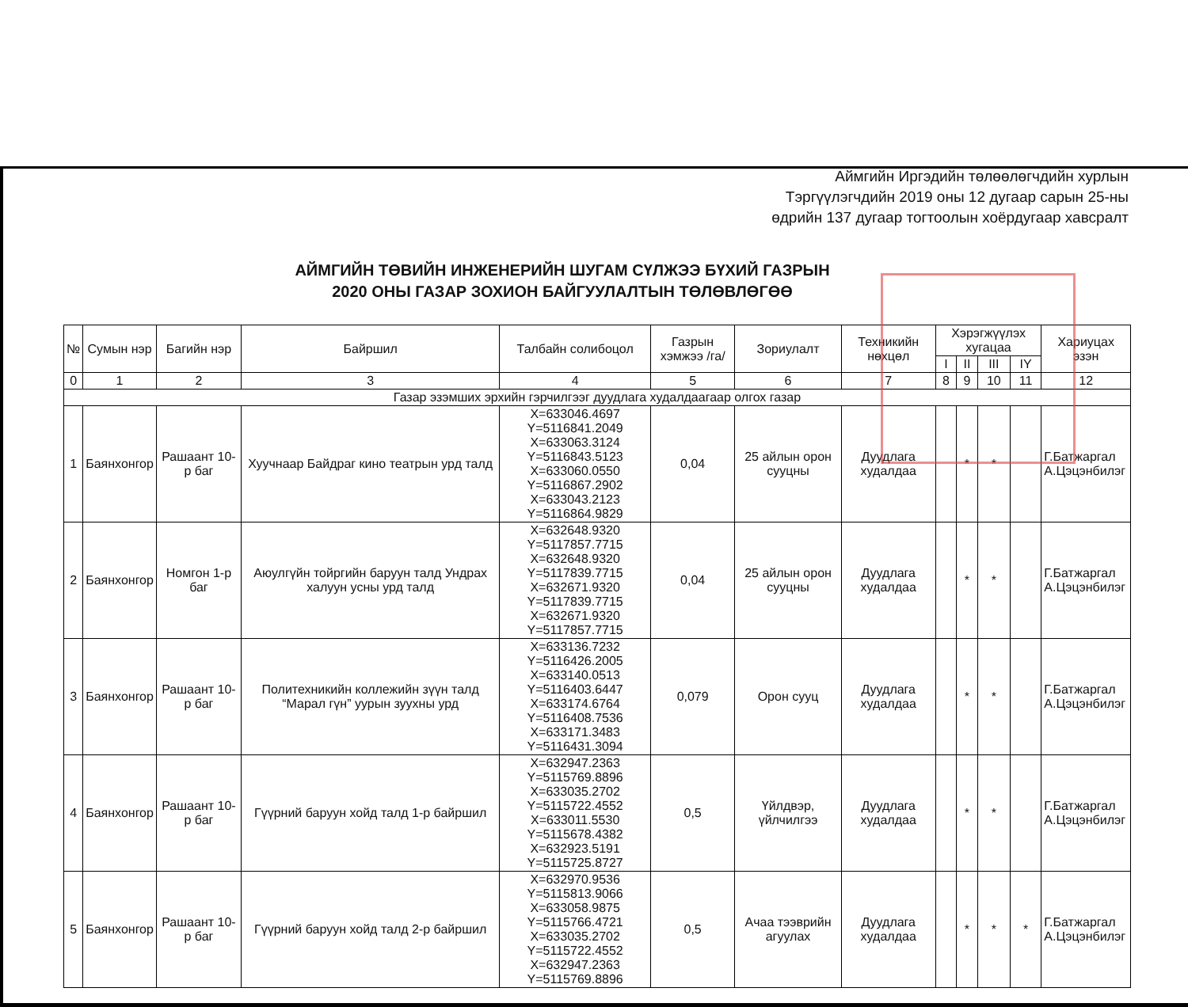Аймгийн Иргэдийн төлөөлөгчдийн хурлын
Тэргүүлэгчдийн 2019 оны 12 дугаар сарын 25-ны
өдрийн 137 дугаар тогтоолын хоёрдугаар хавсралт
АЙМГИЙН ТӨВИЙН ИНЖЕНЕРИЙН ШУГАМ СҮЛЖЭЭ БҮХИЙ ГАЗРЫН
2020 ОНЫ ГАЗАР ЗОХИОН БАЙГУУЛАЛТЫН ТӨЛӨВЛӨГӨӨ
| № | Сумын нэр | Багийн нэр | Байршил | Талбайн солибоцол | Газрын хэмжээ /га/ | Зориулалт | Техникийн нөхцөл | Хэрэгжүүлэх хугацаа | | | | Хариуцах эзэн |
| --- | --- | --- | --- | --- | --- | --- | --- | --- | --- | --- | --- | --- |
| | | | | | | | | I | II | III | IY | |
| 0 | 1 | 2 | 3 | 4 | 5 | 6 | 7 | 8 | 9 | 10 | 11 | 12 |
| Газар эзэмших эрхийн гэрчилгээг дуудлага худалдаагаар олгох газар | | | | | | | | | | | | |
| 1 | Баянхонгор | Рашаант 10-р баг | Хуучнаар Байдраг кино театрын урд талд | X=633046.4697 Y=5116841.2049 X=633063.3124 Y=5116843.5123 X=633060.0550 Y=5116867.2902 X=633043.2123 Y=5116864.9829 | 0,04 | 25 айлын орон сууцны | Дуудлага худалдаа | | * | * | | Г.Батжаргал А.Цэцэнбилэг |
| 2 | Баянхонгор | Номгон 1-р баг | Аюулгүйн тойргийн баруун талд Ундрах халуун усны урд талд | X=632648.9320 Y=5117857.7715 X=632648.9320 Y=5117839.7715 X=632671.9320 Y=5117839.7715 X=632671.9320 Y=5117857.7715 | 0,04 | 25 айлын орон сууцны | Дуудлага худалдаа | | * | * | | Г.Батжаргал А.Цэцэнбилэг |
| 3 | Баянхонгор | Рашаант 10-р баг | Политехникийн коллежийн зүүн талд “Марал гүн” уурын зуухны урд | X=633136.7232 Y=5116426.2005 X=633140.0513 Y=5116403.6447 X=633174.6764 Y=5116408.7536 X=633171.3483 Y=5116431.3094 | 0,079 | Орон сууц | Дуудлага худалдаа | | * | * | | Г.Батжаргал А.Цэцэнбилэг |
| 4 | Баянхонгор | Рашаант 10-р баг | Гүүрний баруун хойд талд 1-р байршил | X=632947.2363 Y=5115769.8896 X=633035.2702 Y=5115722.4552 X=633011.5530 Y=5115678.4382 X=632923.5191 Y=5115725.8727 | 0,5 | Үйлдвэр, үйлчилгээ | Дуудлага худалдаа | | * | * | | Г.Батжаргал А.Цэцэнбилэг |
| 5 | Баянхонгор | Рашаант 10-р баг | Гүүрний баруун хойд талд 2-р байршил | X=632970.9536 Y=5115813.9066 X=633058.9875 Y=5115766.4721 X=633035.2702 Y=5115722.4552 X=632947.2363 Y=5115769.8896 | 0,5 | Ачаа тээврийн агуулах | Дуудлага худалдаа | | * | * | * | Г.Батжаргал А.Цэцэнбилэг |